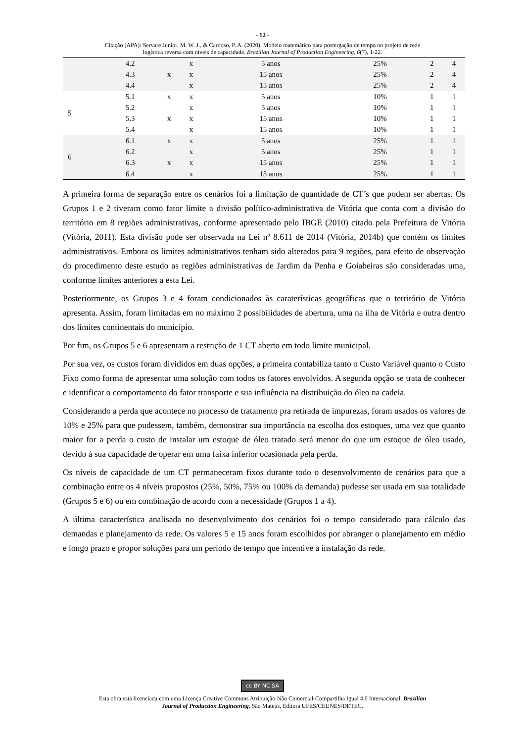- 12 -
Citação (APA): Servare Junior, M. W. J., & Cardoso, P. A. (2020). Modelo matemático para postergação de tempo no projeto de rede
logística reversa com níveis de capacidade. Brazilian Journal of Production Engineering, 6(7), 1-22.
| | 4.2 | | x | 5 anos | 25% | 2 | 4 |
| | 4.3 | x | x | 15 anos | 25% | 2 | 4 |
| | 4.4 | | x | 15 anos | 25% | 2 | 4 |
| 5 | 5.1 | x | x | 5 anos | 10% | 1 | 1 |
| | 5.2 | | x | 5 anos | 10% | 1 | 1 |
| | 5.3 | x | x | 15 anos | 10% | 1 | 1 |
| | 5.4 | | x | 15 anos | 10% | 1 | 1 |
| 6 | 6.1 | x | x | 5 anos | 25% | 1 | 1 |
| | 6.2 | | x | 5 anos | 25% | 1 | 1 |
| | 6.3 | x | x | 15 anos | 25% | 1 | 1 |
| | 6.4 | | x | 15 anos | 25% | 1 | 1 |
A primeira forma de separação entre os cenários foi a limitação de quantidade de CT’s que podem ser abertas. Os Grupos 1 e 2 tiveram como fator limite a divisão político-administrativa de Vitória que conta com a divisão do território em 8 regiões administrativas, conforme apresentado pelo IBGE (2010) citado pela Prefeitura de Vitória (Vitória, 2011). Esta divisão pode ser observada na Lei nº 8.611 de 2014 (Vitória, 2014b) que contém os limites administrativos. Embora os limites administrativos tenham sido alterados para 9 regiões, para efeito de observação do procedimento deste estudo as regiões administrativas de Jardim da Penha e Goiabeiras são consideradas uma, conforme limites anteriores a esta Lei.
Posteriormente, os Grupos 3 e 4 foram condicionados às caraterísticas geográficas que o território de Vitória apresenta. Assim, foram limitadas em no máximo 2 possibilidades de abertura, uma na ilha de Vitória e outra dentro dos limites continentais do município.
Por fim, os Grupos 5 e 6 apresentam a restrição de 1 CT aberto em todo limite municipal.
Por sua vez, os custos foram divididos em duas opções, a primeira contabiliza tanto o Custo Variável quanto o Custo Fixo como forma de apresentar uma solução com todos os fatores envolvidos. A segunda opção se trata de conhecer e identificar o comportamento do fator transporte e sua influência na distribuição do óleo na cadeia.
Considerando a perda que acontece no processo de tratamento pra retirada de impurezas, foram usados os valores de 10% e 25% para que pudessem, também, demonstrar sua importância na escolha dos estoques, uma vez que quanto maior for a perda o custo de instalar um estoque de óleo tratado será menor do que um estoque de óleo usado, devido à sua capacidade de operar em uma faixa inferior ocasionada pela perda.
Os níveis de capacidade de um CT permaneceram fixos durante todo o desenvolvimento de cenários para que a combinação entre os 4 níveis propostos (25%, 50%, 75% ou 100% da demanda) pudesse ser usada em sua totalidade (Grupos 5 e 6) ou em combinação de acordo com a necessidade (Grupos 1 a 4).
A última característica analisada no desenvolvimento dos cenários foi o tempo considerado para cálculo das demandas e planejamento da rede. Os valores 5 e 15 anos foram escolhidos por abranger o planejamento em médio e longo prazo e propor soluções para um período de tempo que incentive a instalação da rede.
cc BY NC SA
Esta obra está licenciada com uma Licença Creative Commons Atribuição-Não Comercial-Compartilha Igual 4.0 Internacional. Brazilian
Journal of Production Engineering, São Mateus, Editora UFES/CEUNES/DETEC.